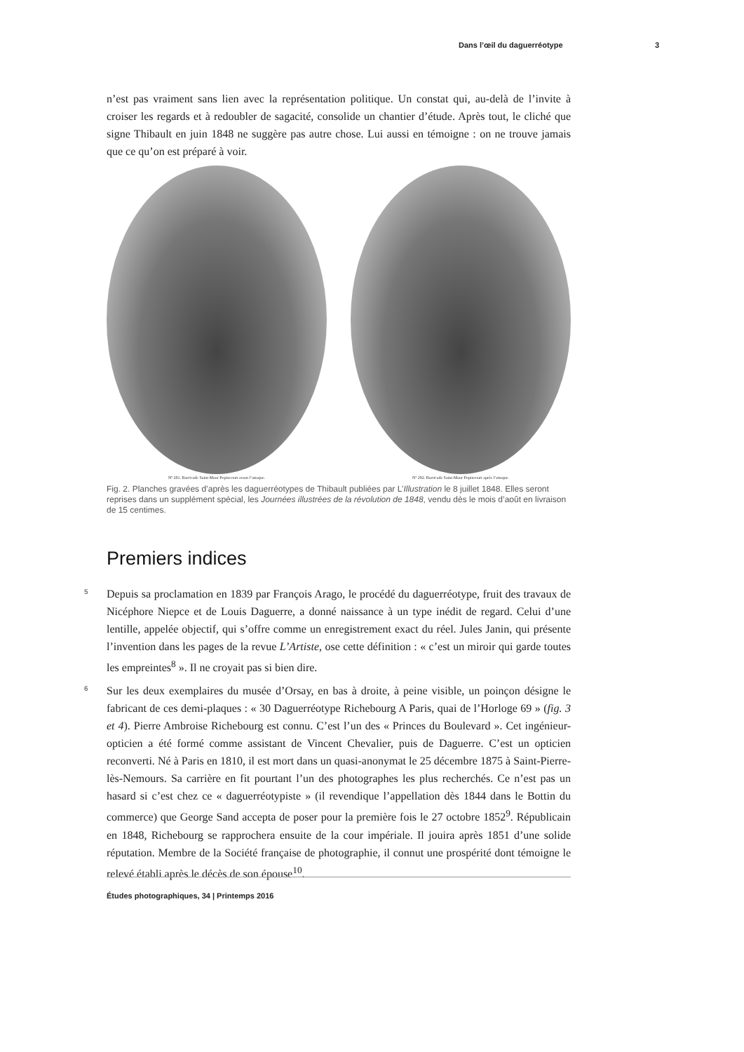Dans l’œil du daguerréotype 3
n’est pas vraiment sans lien avec la représentation politique. Un constat qui, au-delà de l’invite à croiser les regards et à redoubler de sagacité, consolide un chantier d’étude. Après tout, le cliché que signe Thibault en juin 1848 ne suggère pas autre chose. Lui aussi en témoigne : on ne trouve jamais que ce qu’on est préparé à voir.
Nº 281. Barricade Saint-Maur Popincourt avant l’attaque.
Nº 282. Barricade Saint-Maur Popincourt après l’attaque.
Fig. 2. Planches gravées d’après les daguerréotypes de Thibault publiées par L’Illustration le 8 juillet 1848. Elles seront reprises dans un supplément spécial, les Journées illustrées de la révolution de 1848, vendu dès le mois d’août en livraison de 15 centimes.
Premiers indices
5 Depuis sa proclamation en 1839 par François Arago, le procédé du daguerréotype, fruit des travaux de Nicéphore Niepce et de Louis Daguerre, a donné naissance à un type inédit de regard. Celui d’une lentille, appelée objectif, qui s’offre comme un enregistrement exact du réel. Jules Janin, qui présente l’invention dans les pages de la revue L’Artiste, ose cette définition : « c’est un miroir qui garde toutes les empreintes<sup>8</sup> ». Il ne croyait pas si bien dire.
6 Sur les deux exemplaires du musée d’Orsay, en bas à droite, à peine visible, un poinçon désigne le fabricant de ces demi-plaques : « 30 Daguerréotype Richebourg A Paris, quai de l’Horloge 69 » (fig. 3 et 4). Pierre Ambroise Richebourg est connu. C’est l’un des « Princes du Boulevard ». Cet ingénieur-opticien a été formé comme assistant de Vincent Chevalier, puis de Daguerre. C’est un opticien reconverti. Né à Paris en 1810, il est mort dans un quasi-anonymat le 25 décembre 1875 à Saint-Pierre-lès-Nemours. Sa carrière en fit pourtant l’un des photographes les plus recherchés. Ce n’est pas un hasard si c’est chez ce « daguerréotypiste » (il revendique l’appellation dès 1844 dans le Bottin du commerce) que George Sand accepta de poser pour la première fois le 27 octobre 1852<sup>9</sup>. Républicain en 1848, Richebourg se rapprochera ensuite de la cour impériale. Il jouira après 1851 d’une solide réputation. Membre de la Société française de photographie, il connut une prospérité dont témoigne le relevé établi après le décès de son épouse<sup>10</sup>.
Études photographiques, 34 | Printemps 2016